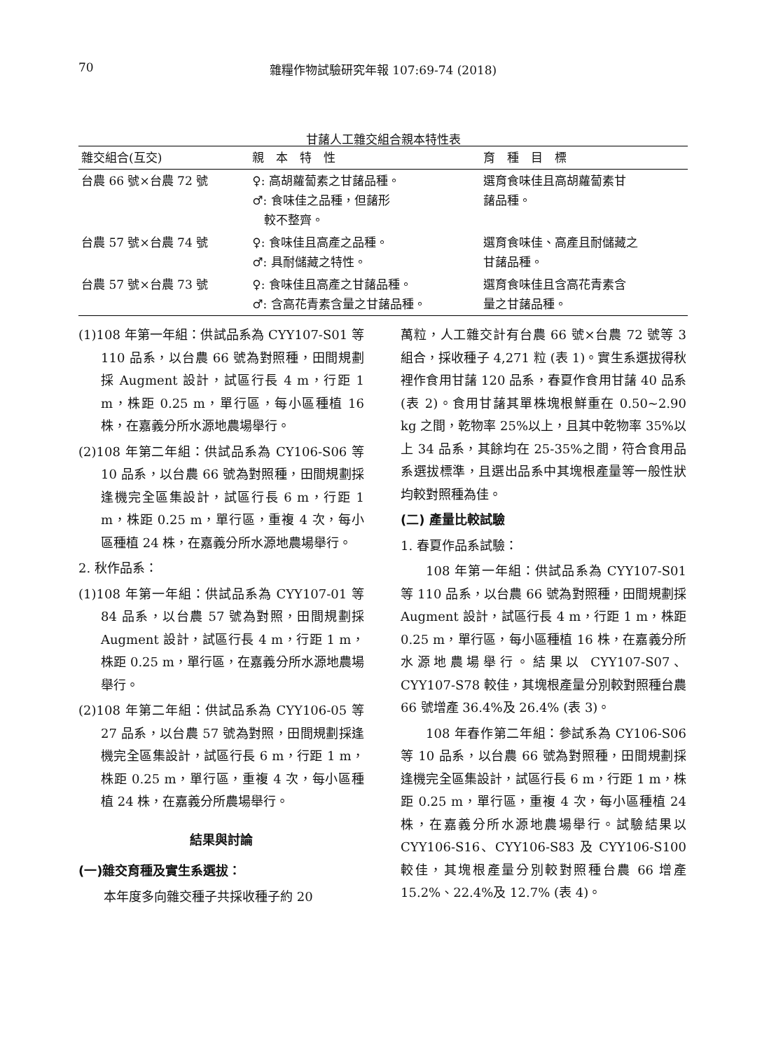70
雜糧作物試驗研究年報 107:69-74 (2018)
甘藷人工雜交組合親本特性表
| 雜交組合(互交) | 親 本 特 性 | 育 種 目 標 |
| --- | --- | --- |
| 台農 66 號×台農 72 號 | ♀: 高胡蘿蔔素之甘藷品種。 ♂: 食味佳之品種，但藷形 較不整齊。 | 選育食味佳且高胡蘿蔔素甘 藷品種。 |
| 台農 57 號×台農 74 號 | ♀: 食味佳且高產之品種。 ♂: 具耐儲藏之特性。 | 選育食味佳、高產且耐儲藏之 甘藷品種。 |
| 台農 57 號×台農 73 號 | ♀: 食味佳且高產之甘藷品種。 ♂: 含高花青素含量之甘藷品種。 | 選育食味佳且含高花青素含 量之甘藷品種。 |
(1)108 年第一年組：供試品系為 CYY107-S01 等 110 品系，以台農 66 號為對照種，田間規劃採 Augment 設計，試區行長 4 m，行距 1 m，株距 0.25 m，單行區，每小區種植 16 株，在嘉義分所水源地農場舉行。
(2)108 年第二年組：供試品系為 CY106-S06 等 10 品系，以台農 66 號為對照種，田間規劃採逢機完全區集設計，試區行長 6 m，行距 1 m，株距 0.25 m，單行區，重複 4 次，每小區種植 24 株，在嘉義分所水源地農場舉行。
2. 秋作品系：
(1)108 年第一年組：供試品系為 CYY107-01 等 84 品系，以台農 57 號為對照，田間規劃採 Augment 設計，試區行長 4 m，行距 1 m，株距 0.25 m，單行區，在嘉義分所水源地農場舉行。
(2)108 年第二年組：供試品系為 CYY106-05 等 27 品系，以台農 57 號為對照，田間規劃採逢機完全區集設計，試區行長 6 m，行距 1 m，株距 0.25 m，單行區，重複 4 次，每小區種植 24 株，在嘉義分所農場舉行。
結果與討論
(一)雜交育種及實生系選拔：
本年度多向雜交種子共採收種子約 20
萬粒，人工雜交計有台農 66 號×台農 72 號等 3 組合，採收種子 4,271 粒 (表 1)。實生系選拔得秋裡作食用甘藷 120 品系，春夏作食用甘藷 40 品系 (表 2)。食用甘藷其單株塊根鮮重在 0.50~2.90 kg 之間，乾物率 25%以上，且其中乾物率 35%以上 34 品系，其餘均在 25-35%之間，符合食用品系選拔標準，且選出品系中其塊根產量等一般性狀均較對照種為佳。
(二) 產量比較試驗
1. 春夏作品系試驗：
108 年第一年組：供試品系為 CYY107-S01 等 110 品系，以台農 66 號為對照種，田間規劃採 Augment 設計，試區行長 4 m，行距 1 m，株距 0.25 m，單行區，每小區種植 16 株，在嘉義分所水源地農場舉行。結果以 CYY107-S07、CYY107-S78 較佳，其塊根產量分別較對照種台農 66 號增產 36.4%及 26.4% (表 3)。
108 年春作第二年組：參試系為 CY106-S06 等 10 品系，以台農 66 號為對照種，田間規劃採逢機完全區集設計，試區行長 6 m，行距 1 m，株距 0.25 m，單行區，重複 4 次，每小區種植 24 株，在嘉義分所水源地農場舉行。試驗結果以 CYY106-S16、CYY106-S83 及 CYY106-S100 較佳，其塊根產量分別較對照種台農 66 增產 15.2%、22.4%及 12.7% (表 4)。